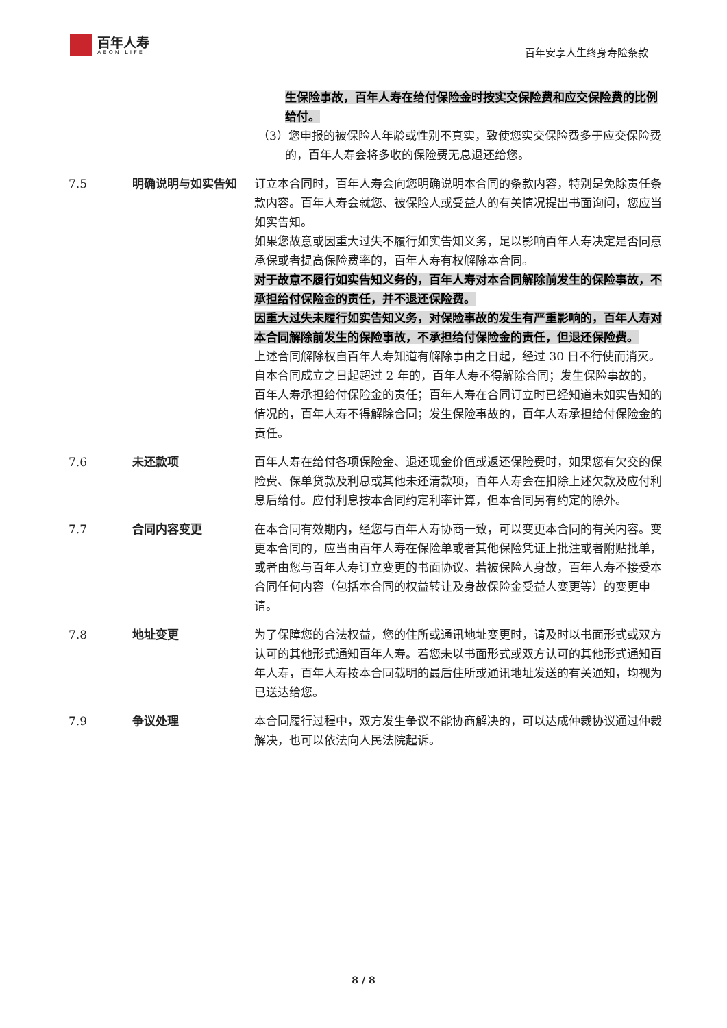百年人寿
AEON LIFE
百年安享人生终身寿险条款
生保险事故，百年人寿在给付保险金时按实交保险费和应交保险费的比例给付。
（3）您申报的被保险人年龄或性别不真实，致使您实交保险费多于应交保险费的，百年人寿会将多收的保险费无息退还给您。
7.5 明确说明与如实告知 订立本合同时，百年人寿会向您明确说明本合同的条款内容，特别是免除责任条款内容。百年人寿会就您、被保险人或受益人的有关情况提出书面询问，您应当如实告知。
如果您故意或因重大过失不履行如实告知义务，足以影响百年人寿决定是否同意承保或者提高保险费率的，百年人寿有权解除本合同。
对于故意不履行如实告知义务的，百年人寿对本合同解除前发生的保险事故，不承担给付保险金的责任，并不退还保险费。
因重大过失未履行如实告知义务，对保险事故的发生有严重影响的，百年人寿对本合同解除前发生的保险事故，不承担给付保险金的责任，但退还保险费。
上述合同解除权自百年人寿知道有解除事由之日起，经过 30 日不行使而消灭。自本合同成立之日起超过 2 年的，百年人寿不得解除合同；发生保险事故的，百年人寿承担给付保险金的责任；百年人寿在合同订立时已经知道未如实告知的情况的，百年人寿不得解除合同；发生保险事故的，百年人寿承担给付保险金的责任。
7.6 未还款项 百年人寿在给付各项保险金、退还现金价值或返还保险费时，如果您有欠交的保险费、保单贷款及利息或其他未还清款项，百年人寿会在扣除上述欠款及应付利息后给付。应付利息按本合同约定利率计算，但本合同另有约定的除外。
7.7 合同内容变更 在本合同有效期内，经您与百年人寿协商一致，可以变更本合同的有关内容。变更本合同的，应当由百年人寿在保险单或者其他保险凭证上批注或者附贴批单，或者由您与百年人寿订立变更的书面协议。若被保险人身故，百年人寿不接受本合同任何内容（包括本合同的权益转让及身故保险金受益人变更等）的变更申请。
7.8 地址变更 为了保障您的合法权益，您的住所或通讯地址变更时，请及时以书面形式或双方认可的其他形式通知百年人寿。若您未以书面形式或双方认可的其他形式通知百年人寿，百年人寿按本合同载明的最后住所或通讯地址发送的有关通知，均视为已送达给您。
7.9 争议处理 本合同履行过程中，双方发生争议不能协商解决的，可以达成仲裁协议通过仲裁解决，也可以依法向人民法院起诉。
8 / 8